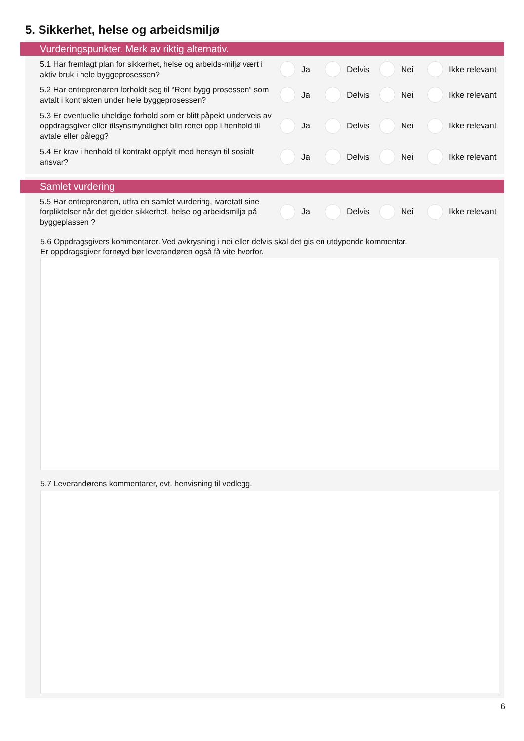5. Sikkerhet, helse og arbeidsmiljø
Vurderingspunkter. Merk av riktig alternativ.
5.1 Har fremlagt plan for sikkerhet, helse og arbeids-miljø vært i aktiv bruk i hele byggeprosessen?
Ja Delvis Nei Ikke relevant
5.2 Har entreprenøren forholdt seg til “Rent bygg prosessen” som avtalt i kontrakten under hele byggeprosessen?
Ja Delvis Nei Ikke relevant
5.3 Er eventuelle uheldige forhold som er blitt påpekt underveis av oppdragsgiver eller tilsynsmyndighet blitt rettet opp i henhold til avtale eller pålegg?
Ja Delvis Nei Ikke relevant
5.4 Er krav i henhold til kontrakt oppfylt med hensyn til sosialt ansvar?
Ja Delvis Nei Ikke relevant
Samlet vurdering
5.5 Har entreprenøren, utfra en samlet vurdering, ivaretatt sine forpliktelser når det gjelder sikkerhet, helse og arbeidsmiljø på byggeplassen ?
Ja Delvis Nei Ikke relevant
5.6 Oppdragsgivers kommentarer. Ved avkrysning i nei eller delvis skal det gis en utdypende kommentar.
Er oppdragsgiver fornøyd bør leverandøren også få vite hvorfor.
5.7 Leverandørens kommentarer, evt. henvisning til vedlegg.
6